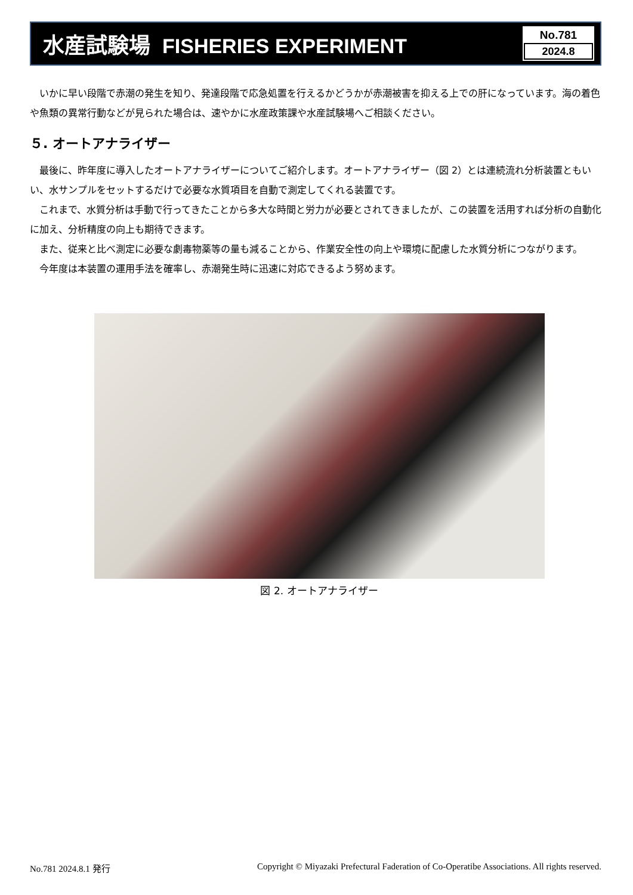水産試験場 FISHERIES EXPERIMENT
No.781
2024.8
いかに早い段階で赤潮の発生を知り、発達段階で応急処置を行えるかどうかが赤潮被害を抑える上での肝になっています。海の着色や魚類の異常行動などが見られた場合は、速やかに水産政策課や水産試験場へご相談ください。
５. オートアナライザー
最後に、昨年度に導入したオートアナライザーについてご紹介します。オートアナライザー（図 2）とは連続流れ分析装置ともいい、水サンプルをセットするだけで必要な水質項目を自動で測定してくれる装置です。
これまで、水質分析は手動で行ってきたことから多大な時間と労力が必要とされてきましたが、この装置を活用すれば分析の自動化に加え、分析精度の向上も期待できます。
また、従来と比べ測定に必要な劇毒物薬等の量も減ることから、作業安全性の向上や環境に配慮した水質分析につながります。
今年度は本装置の運用手法を確率し、赤潮発生時に迅速に対応できるよう努めます。
図 2. オートアナライザー
No.781 2024.8.1 発行 Copyright © Miyazaki Prefectural Faderation of Co-Operatibe Associations. All rights reserved.